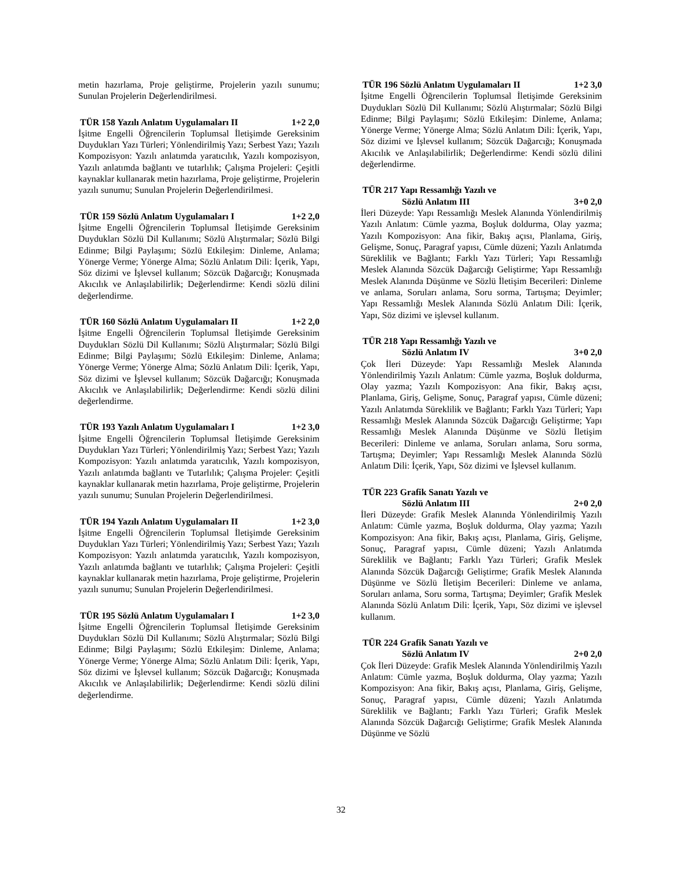metin hazırlama, Proje geliştirme, Projelerin yazılı sunumu; Sunulan Projelerin Değerlendirilmesi.
TÜR 158 Yazılı Anlatım Uygulamaları II 1+2 2,0
İşitme Engelli Öğrencilerin Toplumsal İletişimde Gereksinim Duydukları Yazı Türleri; Yönlendirilmiş Yazı; Serbest Yazı; Yazılı Kompozisyon: Yazılı anlatımda yaratıcılık, Yazılı kompozisyon, Yazılı anlatımda bağlantı ve tutarlılık; Çalışma Projeleri: Çeşitli kaynaklar kullanarak metin hazırlama, Proje geliştirme, Projelerin yazılı sunumu; Sunulan Projelerin Değerlendirilmesi.
TÜR 159 Sözlü Anlatım Uygulamaları I 1+2 2,0
İşitme Engelli Öğrencilerin Toplumsal İletişimde Gereksinim Duydukları Sözlü Dil Kullanımı; Sözlü Alıştırmalar; Sözlü Bilgi Edinme; Bilgi Paylaşımı; Sözlü Etkileşim: Dinleme, Anlama; Yönerge Verme; Yönerge Alma; Sözlü Anlatım Dili: İçerik, Yapı, Söz dizimi ve İşlevsel kullanım; Sözcük Dağarcığı; Konuşmada Akıcılık ve Anlaşılabilirlik; Değerlendirme: Kendi sözlü dilini değerlendirme.
TÜR 160 Sözlü Anlatım Uygulamaları II 1+2 2,0
İşitme Engelli Öğrencilerin Toplumsal İletişimde Gereksinim Duydukları Sözlü Dil Kullanımı; Sözlü Alıştırmalar; Sözlü Bilgi Edinme; Bilgi Paylaşımı; Sözlü Etkileşim: Dinleme, Anlama; Yönerge Verme; Yönerge Alma; Sözlü Anlatım Dili: İçerik, Yapı, Söz dizimi ve İşlevsel kullanım; Sözcük Dağarcığı; Konuşmada Akıcılık ve Anlaşılabilirlik; Değerlendirme: Kendi sözlü dilini değerlendirme.
TÜR 193 Yazılı Anlatım Uygulamaları I 1+2 3,0
İşitme Engelli Öğrencilerin Toplumsal İletişimde Gereksinim Duydukları Yazı Türleri; Yönlendirilmiş Yazı; Serbest Yazı; Yazılı Kompozisyon: Yazılı anlatımda yaratıcılık, Yazılı kompozisyon, Yazılı anlatımda bağlantı ve Tutarlılık; Çalışma Projeler: Çeşitli kaynaklar kullanarak metin hazırlama, Proje geliştirme, Projelerin yazılı sunumu; Sunulan Projelerin Değerlendirilmesi.
TÜR 194 Yazılı Anlatım Uygulamaları II 1+2 3,0
İşitme Engelli Öğrencilerin Toplumsal İletişimde Gereksinim Duydukları Yazı Türleri; Yönlendirilmiş Yazı; Serbest Yazı; Yazılı Kompozisyon: Yazılı anlatımda yaratıcılık, Yazılı kompozisyon, Yazılı anlatımda bağlantı ve tutarlılık; Çalışma Projeleri: Çeşitli kaynaklar kullanarak metin hazırlama, Proje geliştirme, Projelerin yazılı sunumu; Sunulan Projelerin Değerlendirilmesi.
TÜR 195 Sözlü Anlatım Uygulamaları I 1+2 3,0
İşitme Engelli Öğrencilerin Toplumsal İletişimde Gereksinim Duydukları Sözlü Dil Kullanımı; Sözlü Alıştırmalar; Sözlü Bilgi Edinme; Bilgi Paylaşımı; Sözlü Etkileşim: Dinleme, Anlama; Yönerge Verme; Yönerge Alma; Sözlü Anlatım Dili: İçerik, Yapı, Söz dizimi ve İşlevsel kullanım; Sözcük Dağarcığı; Konuşmada Akıcılık ve Anlaşılabilirlik; Değerlendirme: Kendi sözlü dilini değerlendirme.
TÜR 196 Sözlü Anlatım Uygulamaları II 1+2 3,0
İşitme Engelli Öğrencilerin Toplumsal İletişimde Gereksinim Duydukları Sözlü Dil Kullanımı; Sözlü Alıştırmalar; Sözlü Bilgi Edinme; Bilgi Paylaşımı; Sözlü Etkileşim: Dinleme, Anlama; Yönerge Verme; Yönerge Alma; Sözlü Anlatım Dili: İçerik, Yapı, Söz dizimi ve İşlevsel kullanım; Sözcük Dağarcığı; Konuşmada Akıcılık ve Anlaşılabilirlik; Değerlendirme: Kendi sözlü dilini değerlendirme.
TÜR 217 Yapı Ressamlığı Yazılı ve
Sözlü Anlatım III 3+0 2,0
İleri Düzeyde: Yapı Ressamlığı Meslek Alanında Yönlendirilmiş Yazılı Anlatım: Cümle yazma, Boşluk doldurma, Olay yazma; Yazılı Kompozisyon: Ana fikir, Bakış açısı, Planlama, Giriş, Gelişme, Sonuç, Paragraf yapısı, Cümle düzeni; Yazılı Anlatımda Süreklilik ve Bağlantı; Farklı Yazı Türleri; Yapı Ressamlığı Meslek Alanında Sözcük Dağarcığı Geliştirme; Yapı Ressamlığı Meslek Alanında Düşünme ve Sözlü İletişim Becerileri: Dinleme ve anlama, Soruları anlama, Soru sorma, Tartışma; Deyimler; Yapı Ressamlığı Meslek Alanında Sözlü Anlatım Dili: İçerik, Yapı, Söz dizimi ve işlevsel kullanım.
TÜR 218 Yapı Ressamlığı Yazılı ve
Sözlü Anlatım IV 3+0 2,0
Çok İleri Düzeyde: Yapı Ressamlığı Meslek Alanında Yönlendirilmiş Yazılı Anlatım: Cümle yazma, Boşluk doldurma, Olay yazma; Yazılı Kompozisyon: Ana fikir, Bakış açısı, Planlama, Giriş, Gelişme, Sonuç, Paragraf yapısı, Cümle düzeni; Yazılı Anlatımda Süreklilik ve Bağlantı; Farklı Yazı Türleri; Yapı Ressamlığı Meslek Alanında Sözcük Dağarcığı Geliştirme; Yapı Ressamlığı Meslek Alanında Düşünme ve Sözlü İletişim Becerileri: Dinleme ve anlama, Soruları anlama, Soru sorma, Tartışma; Deyimler; Yapı Ressamlığı Meslek Alanında Sözlü Anlatım Dili: İçerik, Yapı, Söz dizimi ve İşlevsel kullanım.
TÜR 223 Grafik Sanatı Yazılı ve
Sözlü Anlatım III 2+0 2,0
İleri Düzeyde: Grafik Meslek Alanında Yönlendirilmiş Yazılı Anlatım: Cümle yazma, Boşluk doldurma, Olay yazma; Yazılı Kompozisyon: Ana fikir, Bakış açısı, Planlama, Giriş, Gelişme, Sonuç, Paragraf yapısı, Cümle düzeni; Yazılı Anlatımda Süreklilik ve Bağlantı; Farklı Yazı Türleri; Grafik Meslek Alanında Sözcük Dağarcığı Geliştirme; Grafik Meslek Alanında Düşünme ve Sözlü İletişim Becerileri: Dinleme ve anlama, Soruları anlama, Soru sorma, Tartışma; Deyimler; Grafik Meslek Alanında Sözlü Anlatım Dili: İçerik, Yapı, Söz dizimi ve işlevsel kullanım.
TÜR 224 Grafik Sanatı Yazılı ve
Sözlü Anlatım IV 2+0 2,0
Çok İleri Düzeyde: Grafik Meslek Alanında Yönlendirilmiş Yazılı Anlatım: Cümle yazma, Boşluk doldurma, Olay yazma; Yazılı Kompozisyon: Ana fikir, Bakış açısı, Planlama, Giriş, Gelişme, Sonuç, Paragraf yapısı, Cümle düzeni; Yazılı Anlatımda Süreklilik ve Bağlantı; Farklı Yazı Türleri; Grafik Meslek Alanında Sözcük Dağarcığı Geliştirme; Grafik Meslek Alanında Düşünme ve Sözlü
32